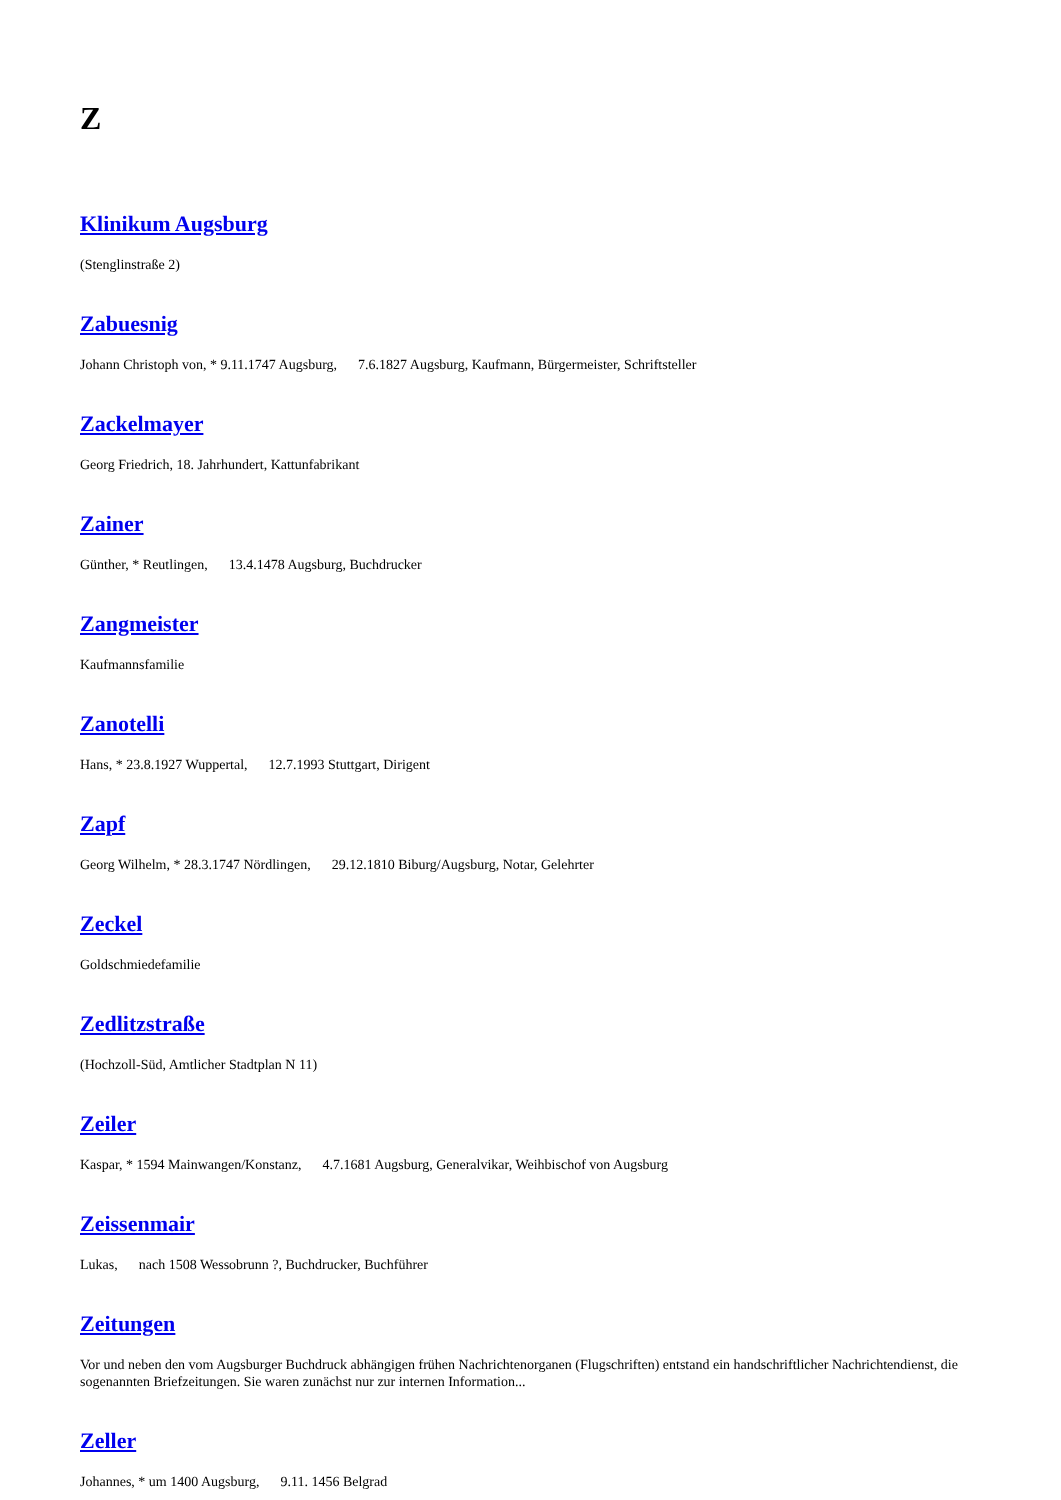Z
Klinikum Augsburg
(Stenglinstraße 2)
Zabuesnig
Johann Christoph von, * 9.11.1747 Augsburg, 7.6.1827 Augsburg, Kaufmann, Bürgermeister, Schriftsteller
Zackelmayer
Georg Friedrich, 18. Jahrhundert, Kattunfabrikant
Zainer
Günther, * Reutlingen, 13.4.1478 Augsburg, Buchdrucker
Zangmeister
Kaufmannsfamilie
Zanotelli
Hans, * 23.8.1927 Wuppertal, 12.7.1993 Stuttgart, Dirigent
Zapf
Georg Wilhelm, * 28.3.1747 Nördlingen, 29.12.1810 Biburg/Augsburg, Notar, Gelehrter
Zeckel
Goldschmiedefamilie
Zedlitzstraße
(Hochzoll-Süd, Amtlicher Stadtplan N 11)
Zeiler
Kaspar, * 1594 Mainwangen/Konstanz, 4.7.1681 Augsburg, Generalvikar, Weihbischof von Augsburg
Zeissenmair
Lukas, nach 1508 Wessobrunn ?, Buchdrucker, Buchführer
Zeitungen
Vor und neben den vom Augsburger Buchdruck abhängigen frühen Nachrichtenorganen (Flugschriften) entstand ein handschriftlicher Nachrichtendienst, die sogenannten Briefzeitungen. Sie waren zunächst nur zur internen Information...
Zeller
Johannes, * um 1400 Augsburg, 9.11. 1456 Belgrad